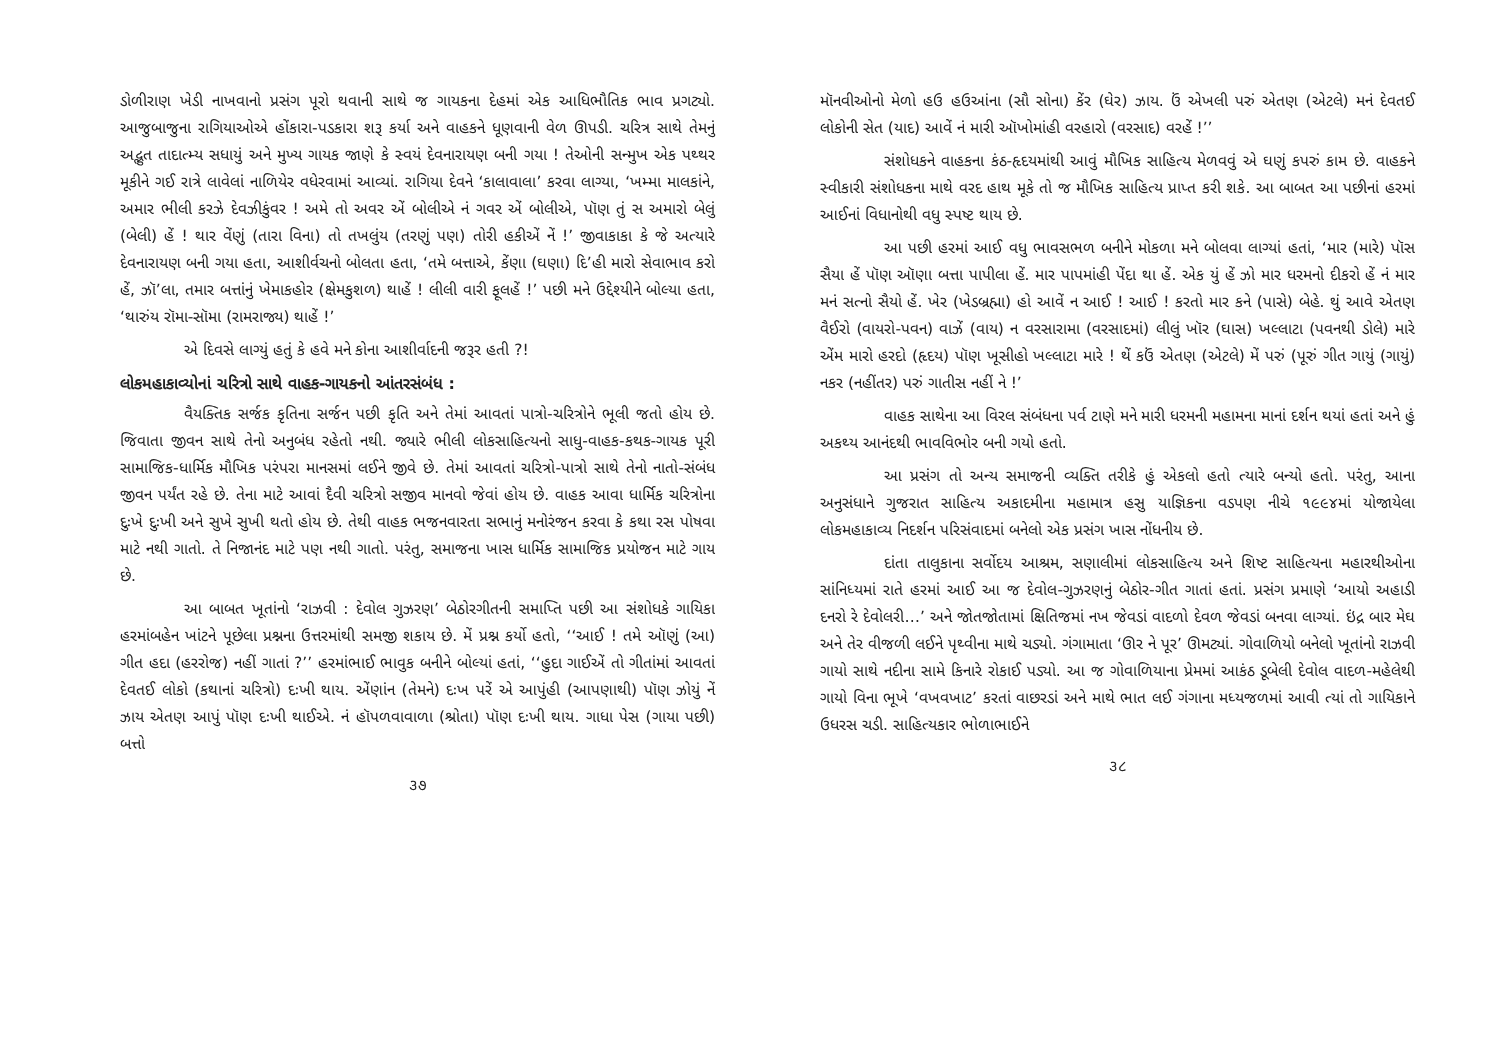ડોળીરાણ ખેડી નાખવાનો પ્રસંગ પૂરો થવાની સાથે જ ગાયકના દેહમાં એક આધિભૌતિક ભાવ પ્રગટ્યો. આજુબાજુના રાગિયાઓએ હોંકારા-પડકારા શરૂ કર્યા અને વાહકને ધૂણવાની વેળ ઊપડી. ચરિત્ર સાથે તેમનું અદ્ભુત તાદાત્મ્ય સધાયું અને મુખ્ય ગાયક જાણે કે સ્વયં દેવનારાયણ બની ગયા ! તેઓની સન્મુખ એક પથ્થર મૂકીને ગઈ રાત્રે લાવેલાં નાળિયેર વધેરવામાં આવ્યાં. રાગિયા દેવને ‘કાલાવાલા’ કરવા લાગ્યા, ‘ખમ્મા માલકાંને, અમાર ભીલી કરઝે દેવઝીકુંવર ! અમે તો અવર એં બોલીએ નં ગવર એં બોલીએ, પૉણ તું સ અમારો બેલું (બેલી) હેં ! થાર વેંણું (તારા વિના) તો તખલુંય (તરણું પણ) તોરી હકીએં નેં !’ જીવાકાકા કે જે અત્યારે દેવનારાયણ બની ગયા હતા, આશીર્વચનો બોલતા હતા, ‘તમે બત્તાએ, કેંણા (ઘણા) દિ’હી મારો સેવાભાવ કરો હેં, ઝૉ’લા, તમાર બત્તાંનું ખેમાકહોર (ક્ષેમકુશળ) થાહેં ! લીલી વારી ફૂલહેં !’ પછી મને ઉદ્દેશ્યીને બોલ્યા હતા, ‘થારુંય રૉમા-સૉમા (રામરાજ્ય) થાહેં !’
એ દિવસે લાગ્યું હતું કે હવે મને કોના આશીર્વાદની જરૂર હતી ?!
લોકમહાકાવ્યોનાં ચરિત્રો સાથે વાહક-ગાયકનો આંતરસંબંધ :
વૈયક્તિક સર્જક કૃતિના સર્જન પછી કૃતિ અને તેમાં આવતાં પાત્રો-ચરિત્રોને ભૂલી જતો હોય છે. જિવાતા જીવન સાથે તેનો અનુબંધ રહેતો નથી. જ્યારે ભીલી લોકસાહિત્યનો સાધુ-વાહક-કથક-ગાયક પૂરી સામાજિક-ધાર્મિક મૌખિક પરંપરા માનસમાં લઈને જીવે છે. તેમાં આવતાં ચરિત્રો-પાત્રો સાથે તેનો નાતો-સંબંધ જીવન પર્યંત રહે છે. તેના માટે આવાં દૈવી ચરિત્રો સજીવ માનવો જેવાં હોય છે. વાહક આવા ધાર્મિક ચરિત્રોના દુઃખે દુઃખી અને સુખે સુખી થતો હોય છે. તેથી વાહક ભજનવારતા સભાનું મનોરંજન કરવા કે કથા રસ પોષવા માટે નથી ગાતો. તે નિજાનંદ માટે પણ નથી ગાતો. પરંતુ, સમાજના ખાસ ધાર્મિક સામાજિક પ્રયોજન માટે ગાય છે.
આ બાબત ખૂતાંનો ‘રાઝવી : દેવોલ ગુઝરણ’ બેઠોરગીતની સમાપ્તિ પછી આ સંશોધકે ગાયિકા હરમાંબહેન ખાંટને પૂછેલા પ્રશ્નના ઉત્તરમાંથી સમજી શકાય છે. મેં પ્રશ્ન કર્યો હતો, ‘‘આઈ ! તમે ઑણું (આ) ગીત હદા (હરરોજ) નહીં ગાતાં ?’’ હરમાંભાઈ ભાવુક બનીને બોલ્યાં હતાં, ‘‘હુદા ગાઈએં તો ગીતાંમાં આવતાં દેવતઈ લોકો (કથાનાં ચરિત્રો) દઃખી થાય. એંણાંન (તેમને) દઃખ પરેં એ આપુંહી (આપણાથી) પૉણ ઝોયું નેં ઝાય એતણ આપું પૉણ દઃખી થાઈએ. નં હૉપળવાવાળા (શ્રોતા) પૉણ દઃખી થાય. ગાધા પેસ (ગાયા પછી) બત્તો
૩૭
મૉનવીઓનો મેળો હઉ હઉઆંના (સૌ સોના) કેંર (ઘેર) ઝાય. ઉં એખલી પરું એતણ (એટલે) મનં દેવતઈ લોકોની સેત (યાદ) આવેં નં મારી ઑખોમાંહી વરહારો (વરસાદ) વરહેં !’’
સંશોધકને વાહકના કંઠ-હૃદયમાંથી આવું મૌખિક સાહિત્ય મેળવવું એ ઘણું કપરું કામ છે. વાહકને સ્વીકારી સંશોધકના માથે વરદ હાથ મૂકે તો જ મૌખિક સાહિત્ય પ્રાપ્ત કરી શકે. આ બાબત આ પછીનાં હરમાં આઈનાં વિધાનોથી વધુ સ્પષ્ટ થાય છે.
આ પછી હરમાં આઈ વધુ ભાવસભળ બનીને મોકળા મને બોલવા લાગ્યાં હતાં, ‘માર (મારે) પૉસ સૈયા હેં પૉણ ઑણા બત્તા પાપીલા હેં. માર પાપમાંહી પેંદા થા હેં. એક યું હેં ઝો માર ધરમનો દીકરો હેં નં માર મનં સત્નો સૈયો હેં. ખેર (ખેડબ્રહ્મા) હો આવેં ન આઈ ! આઈ ! કરતો માર કને (પાસે) બેહે. થું આવે એતણ વૈઈરો (વાયરો-પવન) વાઝેં (વાય) ન વરસારામા (વરસાદમાં) લીલું ખૉર (ઘાસ) ખલ્લાટા (પવનથી ડોલે) મારે એંમ મારો હરદો (હૃદય) પૉણ ખૂસીહો ખલ્લાટા મારે ! થેં કઉં એતણ (એટલે) મેં પરું (પૂરું ગીત ગાયું (ગાયું) નકર (નહીંતર) પરું ગાતીસ નહીં ને !’
વાહક સાથેના આ વિરલ સંબંધના પર્વ ટાણે મને મારી ધરમની મહામના માનાં દર્શન થયાં હતાં અને હું અકથ્ય આનંદથી ભાવવિભોર બની ગયો હતો.
આ પ્રસંગ તો અન્ય સમાજની વ્યક્તિ તરીકે હું એકલો હતો ત્યારે બન્યો હતો. પરંતુ, આના અનુસંધાને ગુજરાત સાહિત્ય અકાદમીના મહામાત્ર હસુ યાજ્ઞિકના વડપણ નીચે ૧૯૯૪માં યોજાયેલા લોકમહાકાવ્ય નિદર્શન પરિસંવાદમાં બનેલો એક પ્રસંગ ખાસ નોંધનીય છે.
દાંતા તાલુકાના સર્વોદય આશ્રમ, સણાલીમાં લોકસાહિત્ય અને શિષ્ટ સાહિત્યના મહારથીઓના સાંનિધ્યમાં રાતે હરમાં આઈ આ જ દેવોલ-ગુઝરણનું બેઠોર-ગીત ગાતાં હતાં. પ્રસંગ પ્રમાણે ‘આયો અહાડી દનરો રે દેવોલરી…’ અને જોતજોતામાં ક્ષિતિજમાં નખ જેવડાં વાદળો દેવળ જેવડાં બનવા લાગ્યાં. ઇંદ્ર બાર મેઘ અને તેર વીજળી લઈને પૃથ્વીના માથે ચડ્યો. ગંગામાતા ‘ઊર ને પૂર’ ઊમટ્યાં. ગોવાળિયો બનેલો ખૂતાંનો રાઝવી ગાયો સાથે નદીના સામે કિનારે રોકાઈ પડ્યો. આ જ ગોવાળિયાના પ્રેમમાં આકંઠ ડૂબેલી દેવોલ વાદળ-મહેલેથી ગાયો વિના ભૂખે ‘વખવખાટ’ કરતાં વાછરડાં અને માથે ભાત લઈ ગંગાના મધ્યજળમાં આવી ત્યાં તો ગાયિકાને ઉધરસ ચડી. સાહિત્યકાર ભોળાભાઈને
૩૮